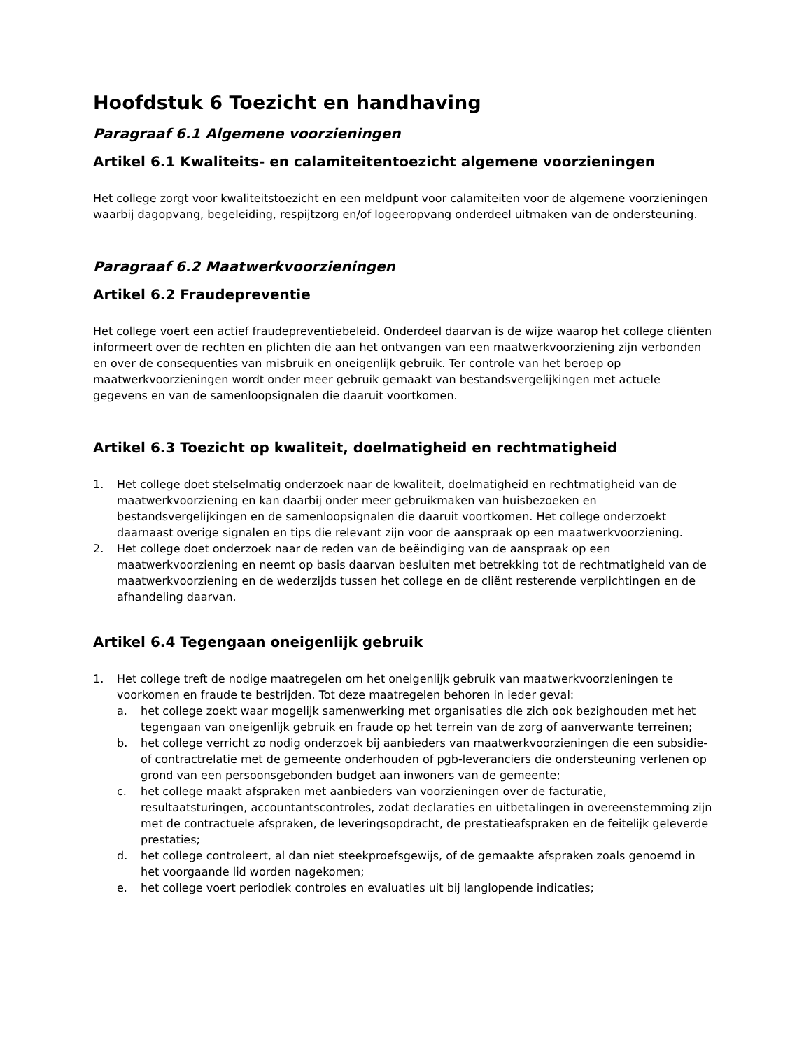Hoofdstuk 6 Toezicht en handhaving
Paragraaf 6.1 Algemene voorzieningen
Artikel 6.1 Kwaliteits- en calamiteitentoezicht algemene voorzieningen
Het college zorgt voor kwaliteitstoezicht en een meldpunt voor calamiteiten voor de algemene voorzieningen waarbij dagopvang, begeleiding, respijtzorg en/of logeeropvang onderdeel uitmaken van de ondersteuning.
Paragraaf 6.2 Maatwerkvoorzieningen
Artikel 6.2 Fraudepreventie
Het college voert een actief fraudepreventiebeleid. Onderdeel daarvan is de wijze waarop het college cliënten informeert over de rechten en plichten die aan het ontvangen van een maatwerkvoorziening zijn verbonden en over de consequenties van misbruik en oneigenlijk gebruik. Ter controle van het beroep op maatwerkvoorzieningen wordt onder meer gebruik gemaakt van bestandsvergelijkingen met actuele gegevens en van de samenloopsignalen die daaruit voortkomen.
Artikel 6.3 Toezicht op kwaliteit, doelmatigheid en rechtmatigheid
1. Het college doet stelselmatig onderzoek naar de kwaliteit, doelmatigheid en rechtmatigheid van de maatwerkvoorziening en kan daarbij onder meer gebruikmaken van huisbezoeken en bestandsvergelijkingen en de samenloopsignalen die daaruit voortkomen. Het college onderzoekt daarnaast overige signalen en tips die relevant zijn voor de aanspraak op een maatwerkvoorziening.
2. Het college doet onderzoek naar de reden van de beëindiging van de aanspraak op een maatwerkvoorziening en neemt op basis daarvan besluiten met betrekking tot de rechtmatigheid van de maatwerkvoorziening en de wederzijds tussen het college en de cliënt resterende verplichtingen en de afhandeling daarvan.
Artikel 6.4 Tegengaan oneigenlijk gebruik
1. Het college treft de nodige maatregelen om het oneigenlijk gebruik van maatwerkvoorzieningen te voorkomen en fraude te bestrijden. Tot deze maatregelen behoren in ieder geval:
a. het college zoekt waar mogelijk samenwerking met organisaties die zich ook bezighouden met het tegengaan van oneigenlijk gebruik en fraude op het terrein van de zorg of aanverwante terreinen;
b. het college verricht zo nodig onderzoek bij aanbieders van maatwerkvoorzieningen die een subsidie- of contractrelatie met de gemeente onderhouden of pgb-leveranciers die ondersteuning verlenen op grond van een persoonsgebonden budget aan inwoners van de gemeente;
c. het college maakt afspraken met aanbieders van voorzieningen over de facturatie, resultaatsturingen, accountantscontroles, zodat declaraties en uitbetalingen in overeenstemming zijn met de contractuele afspraken, de leveringsopdracht, de prestatieafspraken en de feitelijk geleverde prestaties;
d. het college controleert, al dan niet steekproefsgewijs, of de gemaakte afspraken zoals genoemd in het voorgaande lid worden nagekomen;
e. het college voert periodiek controles en evaluaties uit bij langlopende indicaties;